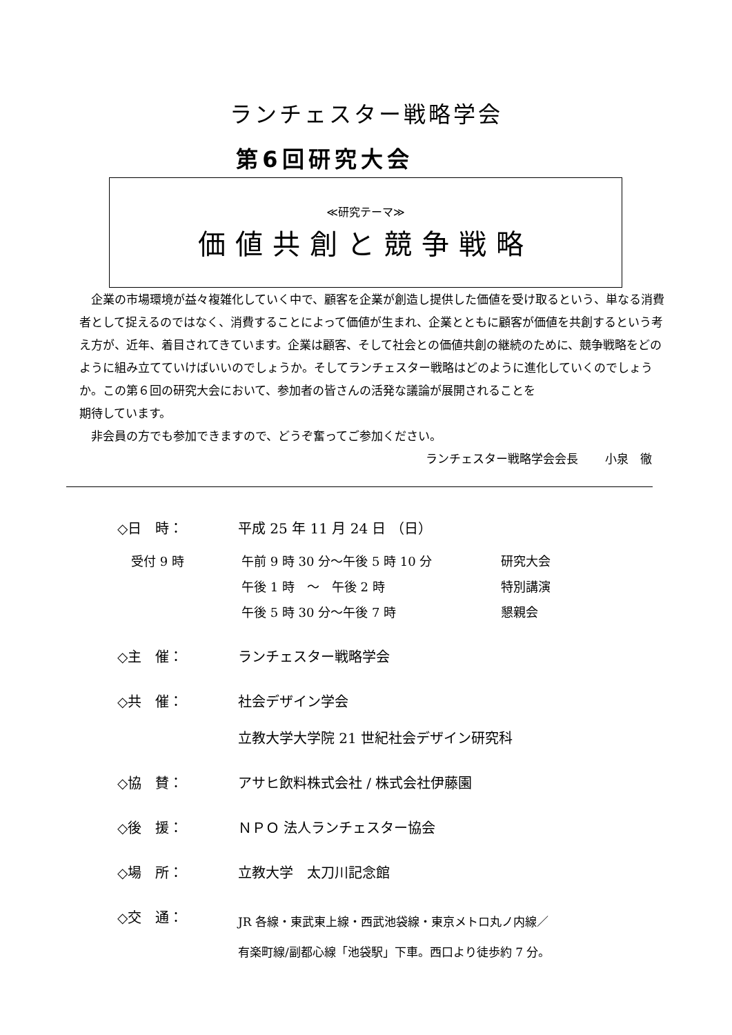ランチェスター戦略学会
第6回研究大会
≪研究テーマ≫
価値共創と競争戦略
　企業の市場環境が益々複雑化していく中で、顧客を企業が創造し提供した価値を受け取るという、単なる消費者として捉えるのではなく、消費することによって価値が生まれ、企業とともに顧客が価値を共創するという考え方が、近年、着目されてきています。企業は顧客、そして社会との価値共創の継続のために、競争戦略をどのように組み立てていけばいいのでしょうか。そしてランチェスター戦略はどのように進化していくのでしょうか。この第６回の研究大会において、参加者の皆さんの活発な議論が展開されることを
期待しています。
　非会員の方でも参加できますので、どうぞ奮ってご参加ください。
ランチェスター戦略学会会長　　 小泉　徹
◇日　時： 平成 25 年 11 月 24 日 （日）
受付 9 時 午前 9 時 30 分～午後 5 時 10 分 研究大会
午後 1 時　～　午後 2 時 特別講演
午後 5 時 30 分～午後 7 時 懇親会
◇主　催： ランチェスター戦略学会
◇共　催： 社会デザイン学会
立教大学大学院 21 世紀社会デザイン研究科
◇協　賛： アサヒ飲料株式会社 / 株式会社伊藤園
◇後　援： ＮＰＯ 法人ランチェスター協会
◇場　所： 立教大学　太刀川記念館
◇交　通：
JR 各線・東武東上線・西武池袋線・東京メトロ丸ノ内線／
有楽町線/副都心線「池袋駅」下車。西口より徒歩約 7 分。